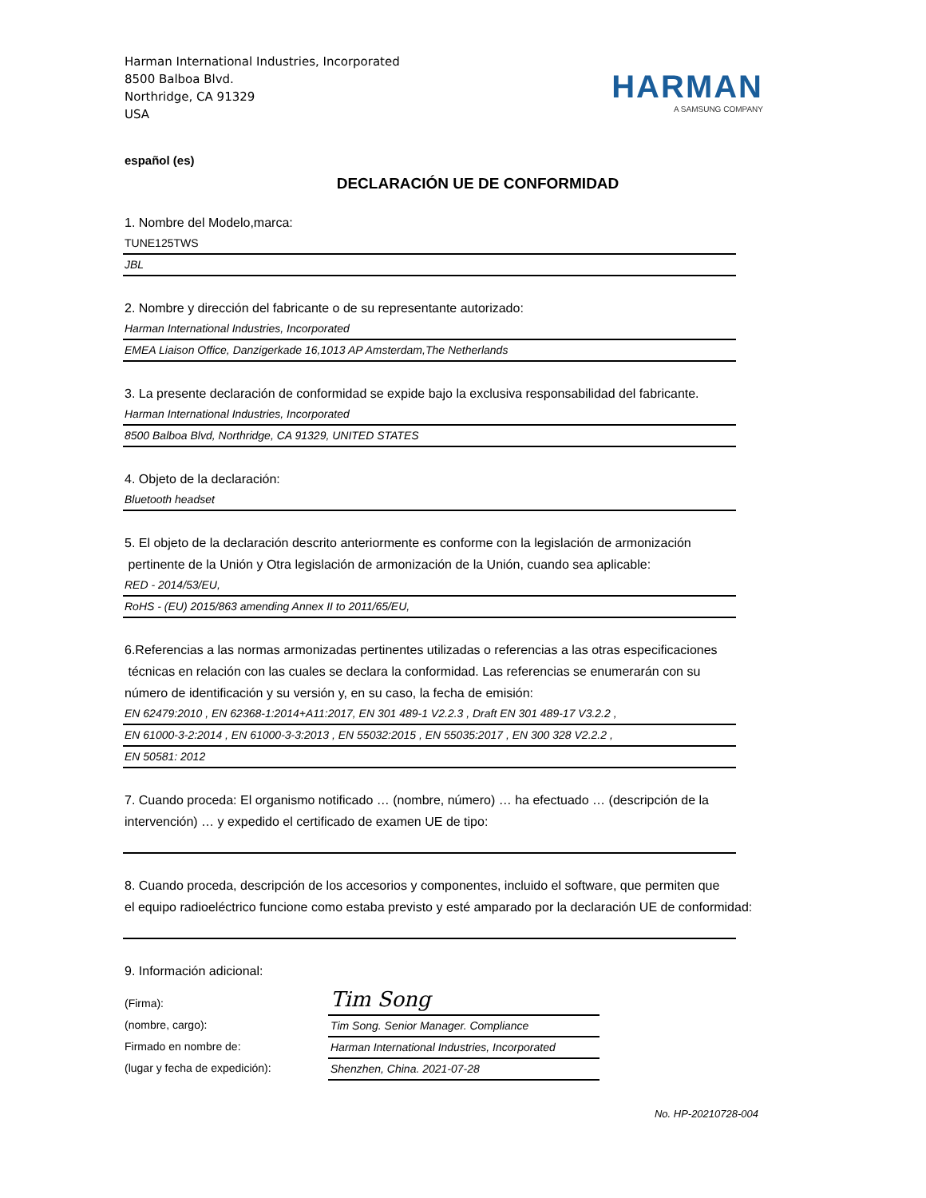Harman International Industries, Incorporated
8500 Balboa Blvd.
Northridge, CA 91329
USA
HARMAN
A SAMSUNG COMPANY
español (es)
DECLARACIÓN UE DE CONFORMIDAD
1. Nombre del Modelo,marca:
TUNE125TWS
JBL
2. Nombre y dirección del fabricante o de su representante autorizado:
Harman International Industries, Incorporated
EMEA Liaison Office, Danzigerkade 16,1013 AP Amsterdam,The Netherlands
3. La presente declaración de conformidad se expide bajo la exclusiva responsabilidad del fabricante.
Harman International Industries, Incorporated
8500 Balboa Blvd, Northridge, CA 91329, UNITED STATES
4. Objeto de la declaración:
Bluetooth headset
5. El objeto de la declaración descrito anteriormente es conforme con la legislación de armonización
pertinente de la Unión y Otra legislación de armonización de la Unión, cuando sea aplicable:
RED - 2014/53/EU,
RoHS - (EU) 2015/863 amending Annex II to 2011/65/EU,
6.Referencias a las normas armonizadas pertinentes utilizadas o referencias a las otras especificaciones
técnicas en relación con las cuales se declara la conformidad. Las referencias se enumerarán con su
número de identificación y su versión y, en su caso, la fecha de emisión:
EN 62479:2010 , EN 62368-1:2014+A11:2017, EN 301 489-1 V2.2.3 , Draft EN 301 489-17 V3.2.2 ,
EN 61000-3-2:2014 , EN 61000-3-3:2013 , EN 55032:2015 , EN 55035:2017 , EN 300 328 V2.2.2 ,
EN 50581: 2012
7. Cuando proceda: El organismo notificado … (nombre, número) … ha efectuado … (descripción de la
intervención) … y expedido el certificado de examen UE de tipo:
8. Cuando proceda, descripción de los accesorios y componentes, incluido el software, que permiten que
el equipo radioeléctrico funcione como estaba previsto y esté amparado por la declaración UE de conformidad:
9. Información adicional:
(Firma):
(nombre, cargo):
Firmado en nombre de:
(lugar y fecha de expedición):
Tim Song
Tim Song. Senior Manager. Compliance
Harman International Industries, Incorporated
Shenzhen, China. 2021-07-28
No. HP-20210728-004